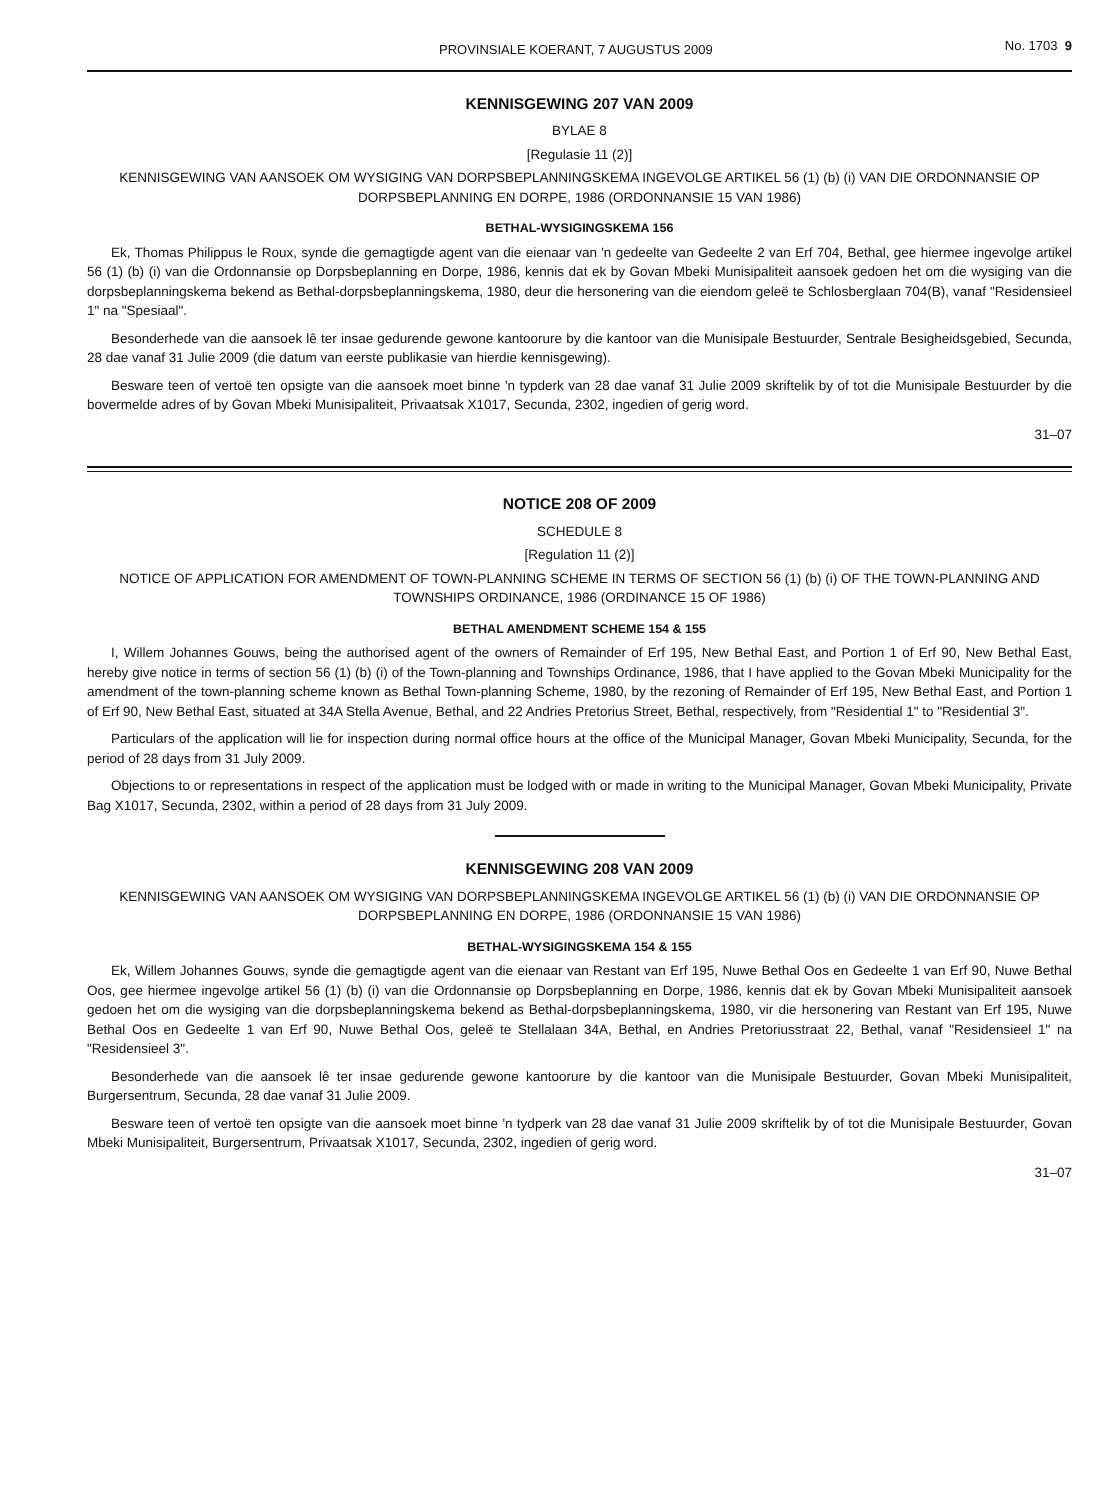PROVINSIALE KOERANT, 7 AUGUSTUS 2009 No. 1703 9
KENNISGEWING 207 VAN 2009
BYLAE 8
[Regulasie 11 (2)]
KENNISGEWING VAN AANSOEK OM WYSIGING VAN DORPSBEPLANNINGSKEMA INGEVOLGE ARTIKEL 56 (1) (b) (i) VAN DIE ORDONNANSIE OP DORPSBEPLANNING EN DORPE, 1986 (ORDONNANSIE 15 VAN 1986)
BETHAL-WYSIGINGSKEMA 156
Ek, Thomas Philippus le Roux, synde die gemagtigde agent van die eienaar van 'n gedeelte van Gedeelte 2 van Erf 704, Bethal, gee hiermee ingevolge artikel 56 (1) (b) (i) van die Ordonnansie op Dorpsbeplanning en Dorpe, 1986, kennis dat ek by Govan Mbeki Munisipaliteit aansoek gedoen het om die wysiging van die dorpsbeplanningskema bekend as Bethal-dorpsbeplanningskema, 1980, deur die hersonering van die eiendom geleë te Schlosberglaan 704(B), vanaf "Residensieel 1" na "Spesiaal".
Besonderhede van die aansoek lê ter insae gedurende gewone kantoorure by die kantoor van die Munisipale Bestuurder, Sentrale Besigheidsgebied, Secunda, 28 dae vanaf 31 Julie 2009 (die datum van eerste publikasie van hierdie kennisgewing).
Besware teen of vertoë ten opsigte van die aansoek moet binne 'n typderk van 28 dae vanaf 31 Julie 2009 skriftelik by of tot die Munisipale Bestuurder by die bovermelde adres of by Govan Mbeki Munisipaliteit, Privaatsak X1017, Secunda, 2302, ingedien of gerig word.
31–07
NOTICE 208 OF 2009
SCHEDULE 8
[Regulation 11 (2)]
NOTICE OF APPLICATION FOR AMENDMENT OF TOWN-PLANNING SCHEME IN TERMS OF SECTION 56 (1) (b) (i) OF THE TOWN-PLANNING AND TOWNSHIPS ORDINANCE, 1986 (ORDINANCE 15 OF 1986)
BETHAL AMENDMENT SCHEME 154 & 155
I, Willem Johannes Gouws, being the authorised agent of the owners of Remainder of Erf 195, New Bethal East, and Portion 1 of Erf 90, New Bethal East, hereby give notice in terms of section 56 (1) (b) (i) of the Town-planning and Townships Ordinance, 1986, that I have applied to the Govan Mbeki Municipality for the amendment of the town-planning scheme known as Bethal Town-planning Scheme, 1980, by the rezoning of Remainder of Erf 195, New Bethal East, and Portion 1 of Erf 90, New Bethal East, situated at 34A Stella Avenue, Bethal, and 22 Andries Pretorius Street, Bethal, respectively, from "Residential 1" to "Residential 3".
Particulars of the application will lie for inspection during normal office hours at the office of the Municipal Manager, Govan Mbeki Municipality, Secunda, for the period of 28 days from 31 July 2009.
Objections to or representations in respect of the application must be lodged with or made in writing to the Municipal Manager, Govan Mbeki Municipality, Private Bag X1017, Secunda, 2302, within a period of 28 days from 31 July 2009.
KENNISGEWING 208 VAN 2009
KENNISGEWING VAN AANSOEK OM WYSIGING VAN DORPSBEPLANNINGSKEMA INGEVOLGE ARTIKEL 56 (1) (b) (i) VAN DIE ORDONNANSIE OP DORPSBEPLANNING EN DORPE, 1986 (ORDONNANSIE 15 VAN 1986)
BETHAL-WYSIGINGSKEMA 154 & 155
Ek, Willem Johannes Gouws, synde die gemagtigde agent van die eienaar van Restant van Erf 195, Nuwe Bethal Oos en Gedeelte 1 van Erf 90, Nuwe Bethal Oos, gee hiermee ingevolge artikel 56 (1) (b) (i) van die Ordonnansie op Dorpsbeplanning en Dorpe, 1986, kennis dat ek by Govan Mbeki Munisipaliteit aansoek gedoen het om die wysiging van die dorpsbeplanningskema bekend as Bethal-dorpsbeplanningskema, 1980, vir die hersonering van Restant van Erf 195, Nuwe Bethal Oos en Gedeelte 1 van Erf 90, Nuwe Bethal Oos, geleë te Stellalaan 34A, Bethal, en Andries Pretoriusstraat 22, Bethal, vanaf "Residensieel 1" na "Residensieel 3".
Besonderhede van die aansoek lê ter insae gedurende gewone kantoorure by die kantoor van die Munisipale Bestuurder, Govan Mbeki Munisipaliteit, Burgersentrum, Secunda, 28 dae vanaf 31 Julie 2009.
Besware teen of vertoë ten opsigte van die aansoek moet binne 'n tydperk van 28 dae vanaf 31 Julie 2009 skriftelik by of tot die Munisipale Bestuurder, Govan Mbeki Munisipaliteit, Burgersentrum, Privaatsak X1017, Secunda, 2302, ingedien of gerig word.
31–07